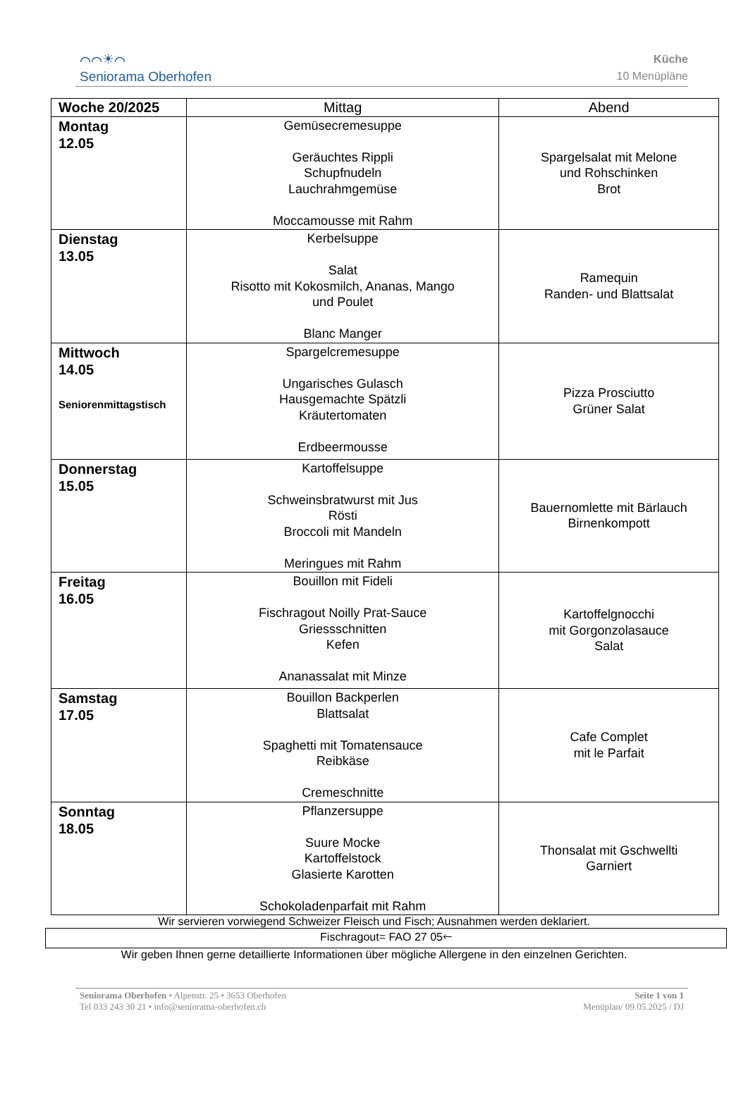⌒⌒☀⌒
Seniorama Oberhofen
Küche
10 Menüpläne
| Woche 20/2025 | Mittag | Abend |
| --- | --- | --- |
| Montag 12.05 | Gemüsecremesuppe Geräuchtes Rippli Schupfnudeln Lauchrahmgemüse Moccamousse mit Rahm | Spargelsalat mit Melone und Rohschinken Brot |
| Dienstag 13.05 | Kerbelsuppe Salat Risotto mit Kokosmilch, Ananas, Mango und Poulet Blanc Manger | Ramequin Randen- und Blattsalat |
| Mittwoch 14.05 Seniorenmittagstisch | Spargelcremesuppe Ungarisches Gulasch Hausgemachte Spätzli Kräutertomaten Erdbeermousse | Pizza Prosciutto Grüner Salat |
| Donnerstag 15.05 | Kartoffelsuppe Schweinsbratwurst mit Jus Rösti Broccoli mit Mandeln Meringues mit Rahm | Bauernomlette mit Bärlauch Birnenkompott |
| Freitag 16.05 | Bouillon mit Fideli Fischragout Noilly Prat-Sauce Griessschnitten Kefen Ananassalat mit Minze | Kartoffelgnocchi mit Gorgonzolasauce Salat |
| Samstag 17.05 | Bouillon Backperlen Blattsalat Spaghetti mit Tomatensauce Reibkäse Cremeschnitte | Cafe Complet mit le Parfait |
| Sonntag 18.05 | Pflanzersuppe Suure Mocke Kartoffelstock Glasierte Karotten Schokoladenparfait mit Rahm | Thonsalat mit Gschwellti Garniert |
Wir servieren vorwiegend Schweizer Fleisch und Fisch; Ausnahmen werden deklariert.
Fischragout= FAO 27 05🡐
Wir geben Ihnen gerne detaillierte Informationen über mögliche Allergene in den einzelnen Gerichten.
Seniorama Oberhofen • Alpenstr. 25 • 3653 Oberhofen
Tel 033 243 30 21 • info@seniorama-oberhofen.ch
Seite 1 von 1
Menüplan/ 09.05.2025 / DJ